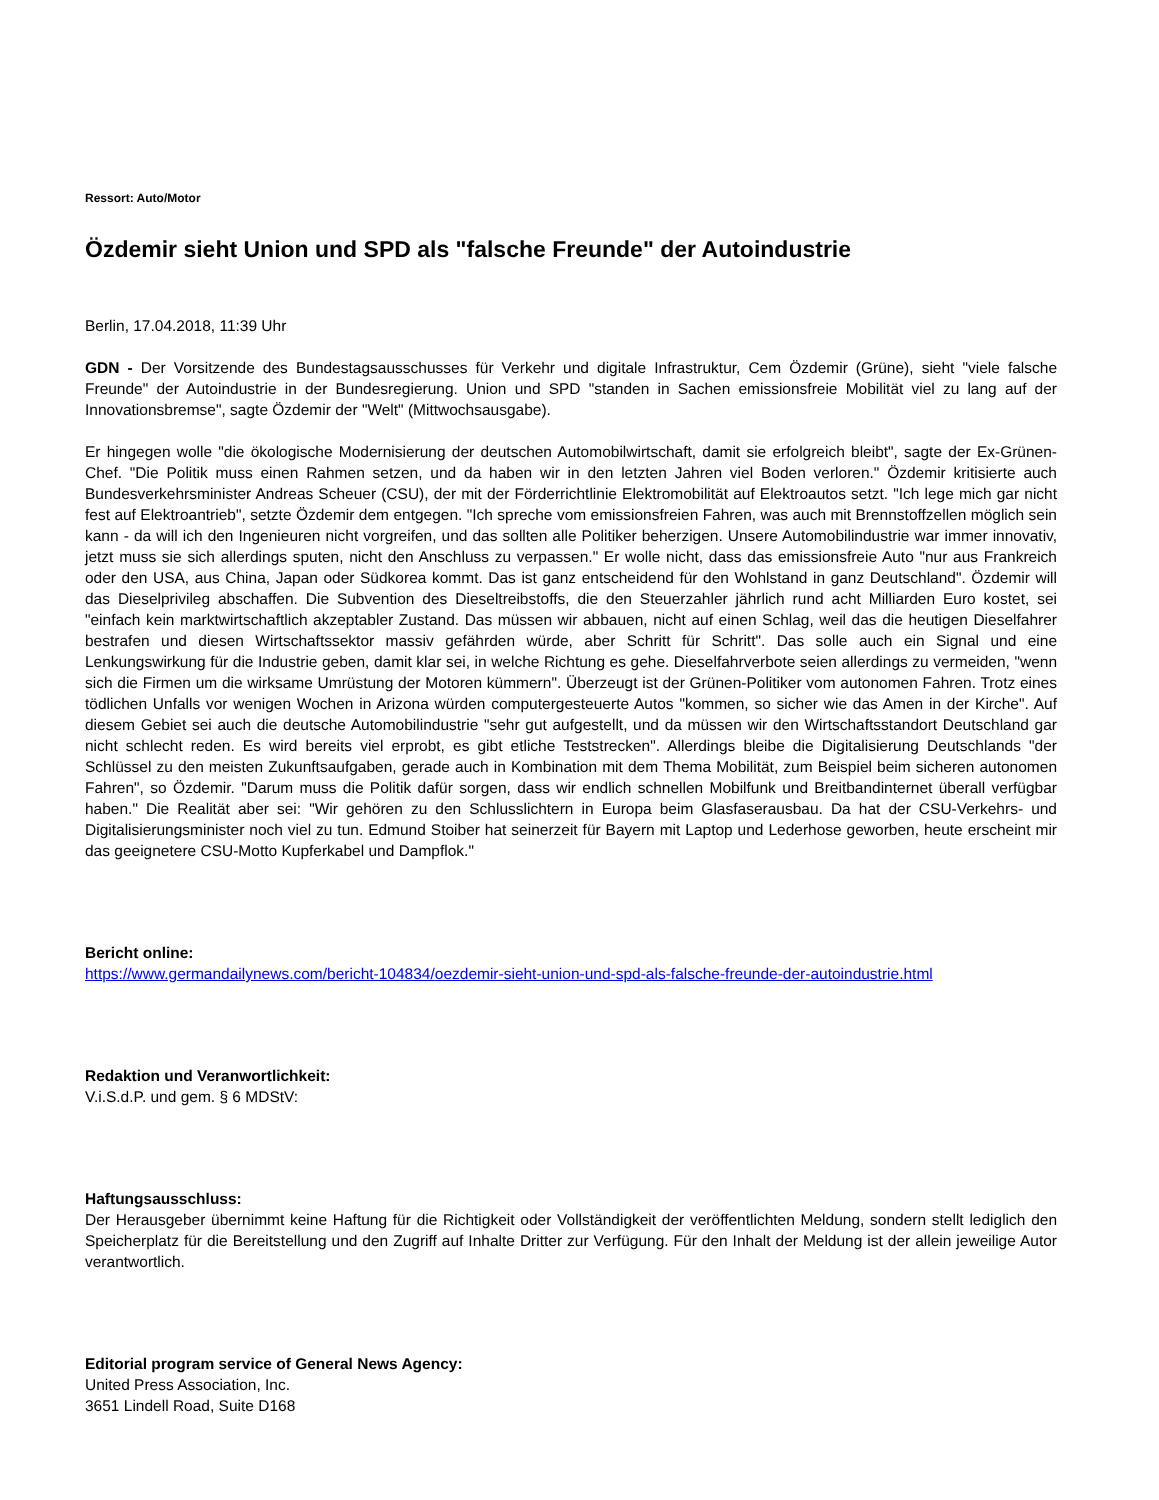Ressort: Auto/Motor
Özdemir sieht Union und SPD als "falsche Freunde" der Autoindustrie
Berlin, 17.04.2018, 11:39 Uhr
GDN - Der Vorsitzende des Bundestagsausschusses für Verkehr und digitale Infrastruktur, Cem Özdemir (Grüne), sieht "viele falsche Freunde" der Autoindustrie in der Bundesregierung. Union und SPD "standen in Sachen emissionsfreie Mobilität viel zu lang auf der Innovationsbremse", sagte Özdemir der "Welt" (Mittwochsausgabe).
Er hingegen wolle "die ökologische Modernisierung der deutschen Automobilwirtschaft, damit sie erfolgreich bleibt", sagte der Ex-Grünen-Chef. "Die Politik muss einen Rahmen setzen, und da haben wir in den letzten Jahren viel Boden verloren." Özdemir kritisierte auch Bundesverkehrsminister Andreas Scheuer (CSU), der mit der Förderrichtlinie Elektromobilität auf Elektroautos setzt. "Ich lege mich gar nicht fest auf Elektroantrieb", setzte Özdemir dem entgegen. "Ich spreche vom emissionsfreien Fahren, was auch mit Brennstoffzellen möglich sein kann - da will ich den Ingenieuren nicht vorgreifen, und das sollten alle Politiker beherzigen. Unsere Automobilindustrie war immer innovativ, jetzt muss sie sich allerdings sputen, nicht den Anschluss zu verpassen." Er wolle nicht, dass das emissionsfreie Auto "nur aus Frankreich oder den USA, aus China, Japan oder Südkorea kommt. Das ist ganz entscheidend für den Wohlstand in ganz Deutschland". Özdemir will das Dieselprivileg abschaffen. Die Subvention des Dieseltreibstoffs, die den Steuerzahler jährlich rund acht Milliarden Euro kostet, sei "einfach kein marktwirtschaftlich akzeptabler Zustand. Das müssen wir abbauen, nicht auf einen Schlag, weil das die heutigen Dieselfahrer bestrafen und diesen Wirtschaftssektor massiv gefährden würde, aber Schritt für Schritt". Das solle auch ein Signal und eine Lenkungswirkung für die Industrie geben, damit klar sei, in welche Richtung es gehe. Dieselfahrverbote seien allerdings zu vermeiden, "wenn sich die Firmen um die wirksame Umrüstung der Motoren kümmern". Überzeugt ist der Grünen-Politiker vom autonomen Fahren. Trotz eines tödlichen Unfalls vor wenigen Wochen in Arizona würden computergesteuerte Autos "kommen, so sicher wie das Amen in der Kirche". Auf diesem Gebiet sei auch die deutsche Automobilindustrie "sehr gut aufgestellt, und da müssen wir den Wirtschaftsstandort Deutschland gar nicht schlecht reden. Es wird bereits viel erprobt, es gibt etliche Teststrecken". Allerdings bleibe die Digitalisierung Deutschlands "der Schlüssel zu den meisten Zukunftsaufgaben, gerade auch in Kombination mit dem Thema Mobilität, zum Beispiel beim sicheren autonomen Fahren", so Özdemir. "Darum muss die Politik dafür sorgen, dass wir endlich schnellen Mobilfunk und Breitbandinternet überall verfügbar haben." Die Realität aber sei: "Wir gehören zu den Schlusslichtern in Europa beim Glasfaserausbau. Da hat der CSU-Verkehrs- und Digitalisierungsminister noch viel zu tun. Edmund Stoiber hat seinerzeit für Bayern mit Laptop und Lederhose geworben, heute erscheint mir das geeignetere CSU-Motto Kupferkabel und Dampflok."
Bericht online:
https://www.germandailynews.com/bericht-104834/oezdemir-sieht-union-und-spd-als-falsche-freunde-der-autoindustrie.html
Redaktion und Veranwortlichkeit:
V.i.S.d.P. und gem. § 6 MDStV:
Haftungsausschluss:
Der Herausgeber übernimmt keine Haftung für die Richtigkeit oder Vollständigkeit der veröffentlichten Meldung, sondern stellt lediglich den Speicherplatz für die Bereitstellung und den Zugriff auf Inhalte Dritter zur Verfügung. Für den Inhalt der Meldung ist der allein jeweilige Autor verantwortlich.
Editorial program service of General News Agency:
United Press Association, Inc.
3651 Lindell Road, Suite D168